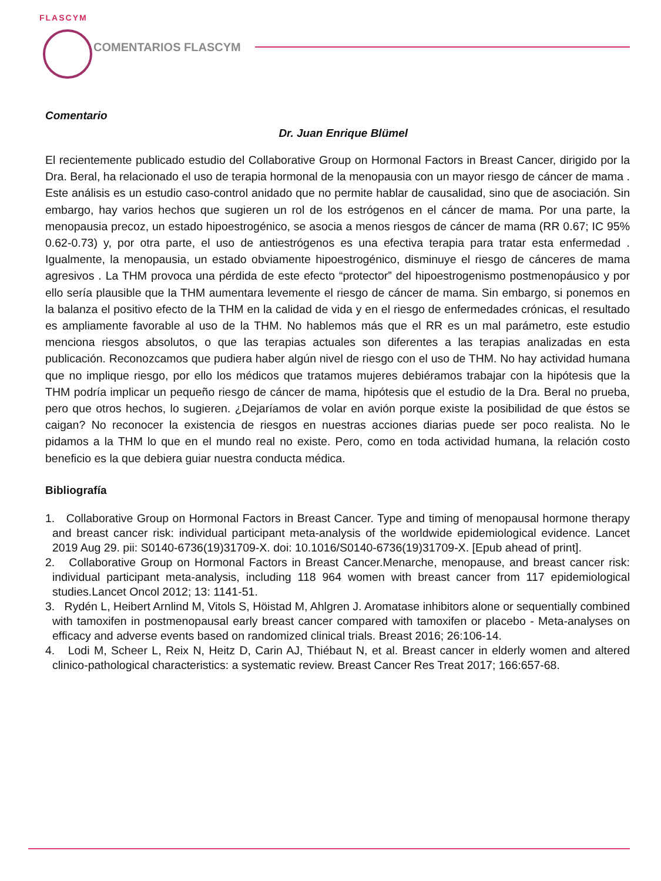FLASCYM
COMENTARIOS FLASCYM
Comentario
Dr. Juan Enrique Blümel
El recientemente publicado estudio del Collaborative Group on Hormonal Factors in Breast Cancer, dirigido por la Dra. Beral, ha relacionado el uso de terapia hormonal de la menopausia con un mayor riesgo de cáncer de mama . Este análisis es un estudio caso-control anidado que no permite hablar de causalidad, sino que de asociación. Sin embargo, hay varios hechos que sugieren un rol de los estrógenos en el cáncer de mama. Por una parte, la menopausia precoz, un estado hipoestrogénico, se asocia a menos riesgos de cáncer de mama (RR 0.67; IC 95% 0.62-0.73) y, por otra parte, el uso de antiestrógenos es una efectiva terapia para tratar esta enfermedad . Igualmente, la menopausia, un estado obviamente hipoestrogénico, disminuye el riesgo de cánceres de mama agresivos . La THM provoca una pérdida de este efecto “protector” del hipoestrogenismo postmenopáusico y por ello sería plausible que la THM aumentara levemente el riesgo de cáncer de mama. Sin embargo, si ponemos en la balanza el positivo efecto de la THM en la calidad de vida y en el riesgo de enfermedades crónicas, el resultado es ampliamente favorable al uso de la THM. No hablemos más que el RR es un mal parámetro, este estudio menciona riesgos absolutos, o que las terapias actuales son diferentes a las terapias analizadas en esta publicación. Reconozcamos que pudiera haber algún nivel de riesgo con el uso de THM. No hay actividad humana que no implique riesgo, por ello los médicos que tratamos mujeres debiéramos trabajar con la hipótesis que la THM podría implicar un pequeño riesgo de cáncer de mama, hipótesis que el estudio de la Dra. Beral no prueba, pero que otros hechos, lo sugieren. ¿Dejaríamos de volar en avión porque existe la posibilidad de que éstos se caigan? No reconocer la existencia de riesgos en nuestras acciones diarias puede ser poco realista. No le pidamos a la THM lo que en el mundo real no existe. Pero, como en toda actividad humana, la relación costo beneficio es la que debiera guiar nuestra conducta médica.
Bibliografía
1. Collaborative Group on Hormonal Factors in Breast Cancer. Type and timing of menopausal hormone therapy and breast cancer risk: individual participant meta-analysis of the worldwide epidemiological evidence. Lancet 2019 Aug 29. pii: S0140-6736(19)31709-X. doi: 10.1016/S0140-6736(19)31709-X. [Epub ahead of print].
2. Collaborative Group on Hormonal Factors in Breast Cancer.Menarche, menopause, and breast cancer risk: individual participant meta-analysis, including 118 964 women with breast cancer from 117 epidemiological studies.Lancet Oncol 2012; 13: 1141-51.
3. Rydén L, Heibert Arnlind M, Vitols S, Höistad M, Ahlgren J. Aromatase inhibitors alone or sequentially combined with tamoxifen in postmenopausal early breast cancer compared with tamoxifen or placebo - Meta-analyses on efficacy and adverse events based on randomized clinical trials. Breast 2016; 26:106-14.
4. Lodi M, Scheer L, Reix N, Heitz D, Carin AJ, Thiébaut N, et al. Breast cancer in elderly women and altered clinico-pathological characteristics: a systematic review. Breast Cancer Res Treat 2017; 166:657-68.